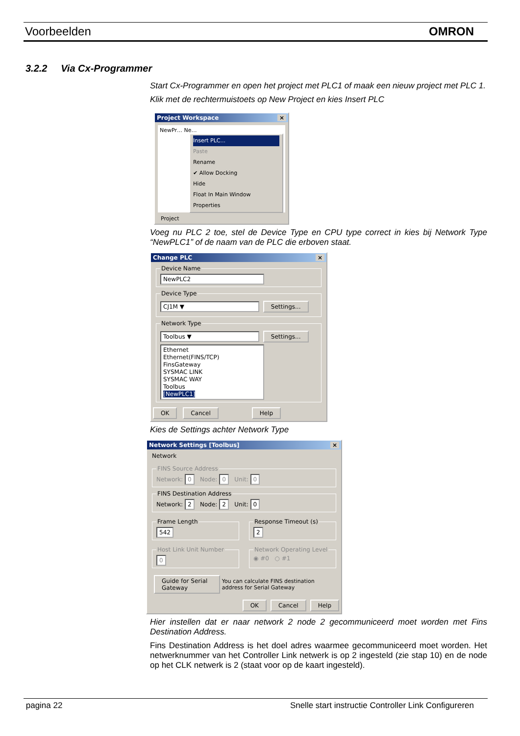Voorbeelden OMRON
3.2.2 Via Cx-Programmer
Start Cx-Programmer en open het project met PLC1 of maak een nieuw project met PLC 1.
Klik met de rechtermuistoets op New Project en kies Insert PLC
Project Workspace ×
NewPr… Ne…
Insert PLC...
Paste
Rename
✔ Allow Docking
Hide
Float In Main Window
Properties
Project
Voeg nu PLC 2 toe, stel de Device Type en CPU type correct in kies bij Network Type “NewPLC1” of de naam van de PLC die erboven staat.
Change PLC ×
Device Name NewPLC2 Device Type CJ1M ▼ Settings... Network Type Toolbus ▼ Settings...
Ethernet
Ethernet(FINS/TCP)
FinsGateway
SYSMAC LINK
SYSMAC WAY
Toolbus
[NewPLC1]
OK Cancel Help
Kies de Settings achter Network Type
Network Settings [Toolbus] ×
Network
FINS Source AddressNetwork: 0 Node: 0 Unit: 0 FINS Destination AddressNetwork: 2 Node: 2 Unit: 0
Frame Length 542 Response Timeout (s) 2
Host Link Unit Number 0 Network Operating Level◉ #0 ○ #1
Guide for Serial Gateway You can calculate FINS destination address for Serial Gateway
OK Cancel Help
Hier instellen dat er naar network 2 node 2 gecommuniceerd moet worden met Fins Destination Address.
Fins Destination Address is het doel adres waarmee gecommuniceerd moet worden. Het netwerknummer van het Controller Link netwerk is op 2 ingesteld (zie stap 10) en de node op het CLK netwerk is 2 (staat voor op de kaart ingesteld).
pagina 22 Snelle start instructie Controller Link Configureren